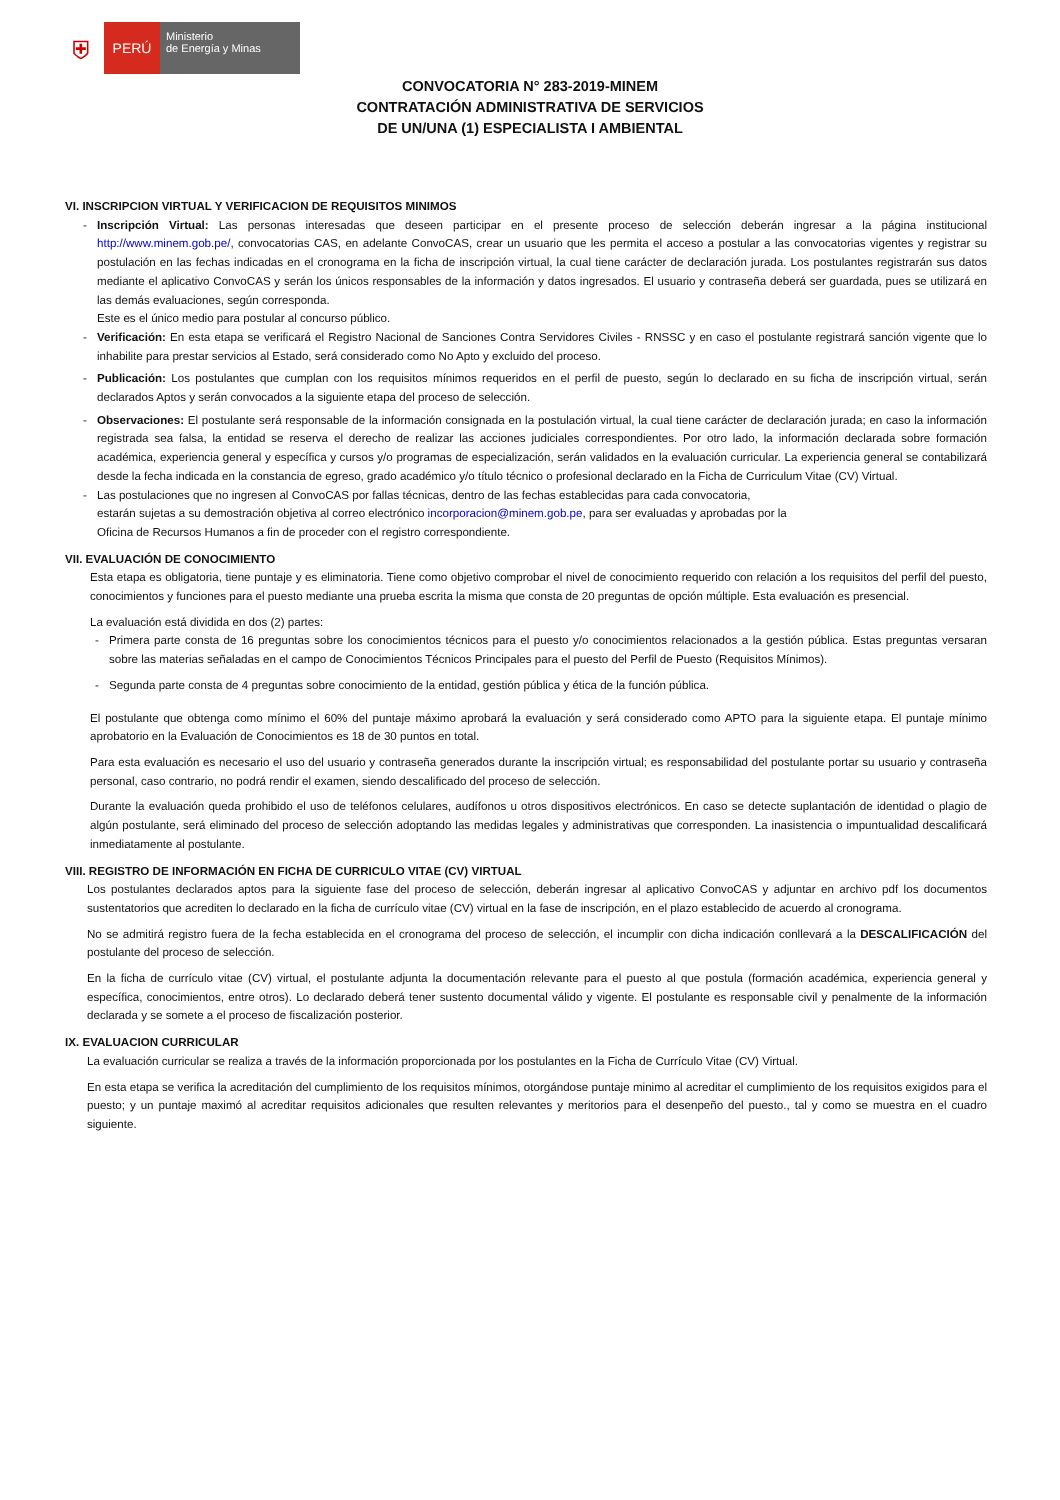⛨
PERÚ
Ministerio
de Energía y Minas
CONVOCATORIA N° 283-2019-MINEM
CONTRATACIÓN ADMINISTRATIVA DE SERVICIOS
DE UN/UNA (1) ESPECIALISTA I AMBIENTAL
VI. INSCRIPCION VIRTUAL Y VERIFICACION DE REQUISITOS MINIMOS
- Inscripción Virtual: Las personas interesadas que deseen participar en el presente proceso de selección deberán ingresar a la página institucional http://www.minem.gob.pe/, convocatorias CAS, en adelante ConvoCAS, crear un usuario que les permita el acceso a postular a las convocatorias vigentes y registrar su postulación en las fechas indicadas en el cronograma en la ficha de inscripción virtual, la cual tiene carácter de declaración jurada. Los postulantes registrarán sus datos mediante el aplicativo ConvoCAS y serán los únicos responsables de la información y datos ingresados. El usuario y contraseña deberá ser guardada, pues se utilizará en las demás evaluaciones, según corresponda.
Este es el único medio para postular al concurso público.
- Verificación: En esta etapa se verificará el Registro Nacional de Sanciones Contra Servidores Civiles - RNSSC y en caso el postulante registrará sanción vigente que lo inhabilite para prestar servicios al Estado, será considerado como No Apto y excluido del proceso.
- Publicación: Los postulantes que cumplan con los requisitos mínimos requeridos en el perfil de puesto, según lo declarado en su ficha de inscripción virtual, serán declarados Aptos y serán convocados a la siguiente etapa del proceso de selección.
- Observaciones: El postulante será responsable de la información consignada en la postulación virtual, la cual tiene carácter de declaración jurada; en caso la información registrada sea falsa, la entidad se reserva el derecho de realizar las acciones judiciales correspondientes. Por otro lado, la información declarada sobre formación académica, experiencia general y específica y cursos y/o programas de especialización, serán validados en la evaluación curricular. La experiencia general se contabilizará desde la fecha indicada en la constancia de egreso, grado académico y/o título técnico o profesional declarado en la Ficha de Curriculum Vitae (CV) Virtual.
- Las postulaciones que no ingresen al ConvoCAS por fallas técnicas, dentro de las fechas establecidas para cada convocatoria,
estarán sujetas a su demostración objetiva al correo electrónico incorporacion@minem.gob.pe, para ser evaluadas y aprobadas por la
Oficina de Recursos Humanos a fin de proceder con el registro correspondiente.
VII. EVALUACIÓN DE CONOCIMIENTO
Esta etapa es obligatoria, tiene puntaje y es eliminatoria. Tiene como objetivo comprobar el nivel de conocimiento requerido con relación a los requisitos del perfil del puesto, conocimientos y funciones para el puesto mediante una prueba escrita la misma que consta de 20 preguntas de opción múltiple. Esta evaluación es presencial.
La evaluación está dividida en dos (2) partes:
- Primera parte consta de 16 preguntas sobre los conocimientos técnicos para el puesto y/o conocimientos relacionados a la gestión pública. Estas preguntas versaran sobre las materias señaladas en el campo de Conocimientos Técnicos Principales para el puesto del Perfil de Puesto (Requisitos Mínimos).
- Segunda parte consta de 4 preguntas sobre conocimiento de la entidad, gestión pública y ética de la función pública.
El postulante que obtenga como mínimo el 60% del puntaje máximo aprobará la evaluación y será considerado como APTO para la siguiente etapa. El puntaje mínimo aprobatorio en la Evaluación de Conocimientos es 18 de 30 puntos en total.
Para esta evaluación es necesario el uso del usuario y contraseña generados durante la inscripción virtual; es responsabilidad del postulante portar su usuario y contraseña personal, caso contrario, no podrá rendir el examen, siendo descalificado del proceso de selección.
Durante la evaluación queda prohibido el uso de teléfonos celulares, audífonos u otros dispositivos electrónicos. En caso se detecte suplantación de identidad o plagio de algún postulante, será eliminado del proceso de selección adoptando las medidas legales y administrativas que corresponden. La inasistencia o impuntualidad descalificará inmediatamente al postulante.
VIII. REGISTRO DE INFORMACIÓN EN FICHA DE CURRICULO VITAE (CV) VIRTUAL
Los postulantes declarados aptos para la siguiente fase del proceso de selección, deberán ingresar al aplicativo ConvoCAS y adjuntar en archivo pdf los documentos sustentatorios que acrediten lo declarado en la ficha de currículo vitae (CV) virtual en la fase de inscripción, en el plazo establecido de acuerdo al cronograma.
No se admitirá registro fuera de la fecha establecida en el cronograma del proceso de selección, el incumplir con dicha indicación conllevará a la DESCALIFICACIÓN del postulante del proceso de selección.
En la ficha de currículo vitae (CV) virtual, el postulante adjunta la documentación relevante para el puesto al que postula (formación académica, experiencia general y específica, conocimientos, entre otros). Lo declarado deberá tener sustento documental válido y vigente. El postulante es responsable civil y penalmente de la información declarada y se somete a el proceso de fiscalización posterior.
IX. EVALUACION CURRICULAR
La evaluación curricular se realiza a través de la información proporcionada por los postulantes en la Ficha de Currículo Vitae (CV) Virtual.
En esta etapa se verifica la acreditación del cumplimiento de los requisitos mínimos, otorgándose puntaje minimo al acreditar el cumplimiento de los requisitos exigidos para el puesto; y un puntaje maximó al acreditar requisitos adicionales que resulten relevantes y meritorios para el desenpeño del puesto., tal y como se muestra en el cuadro siguiente.